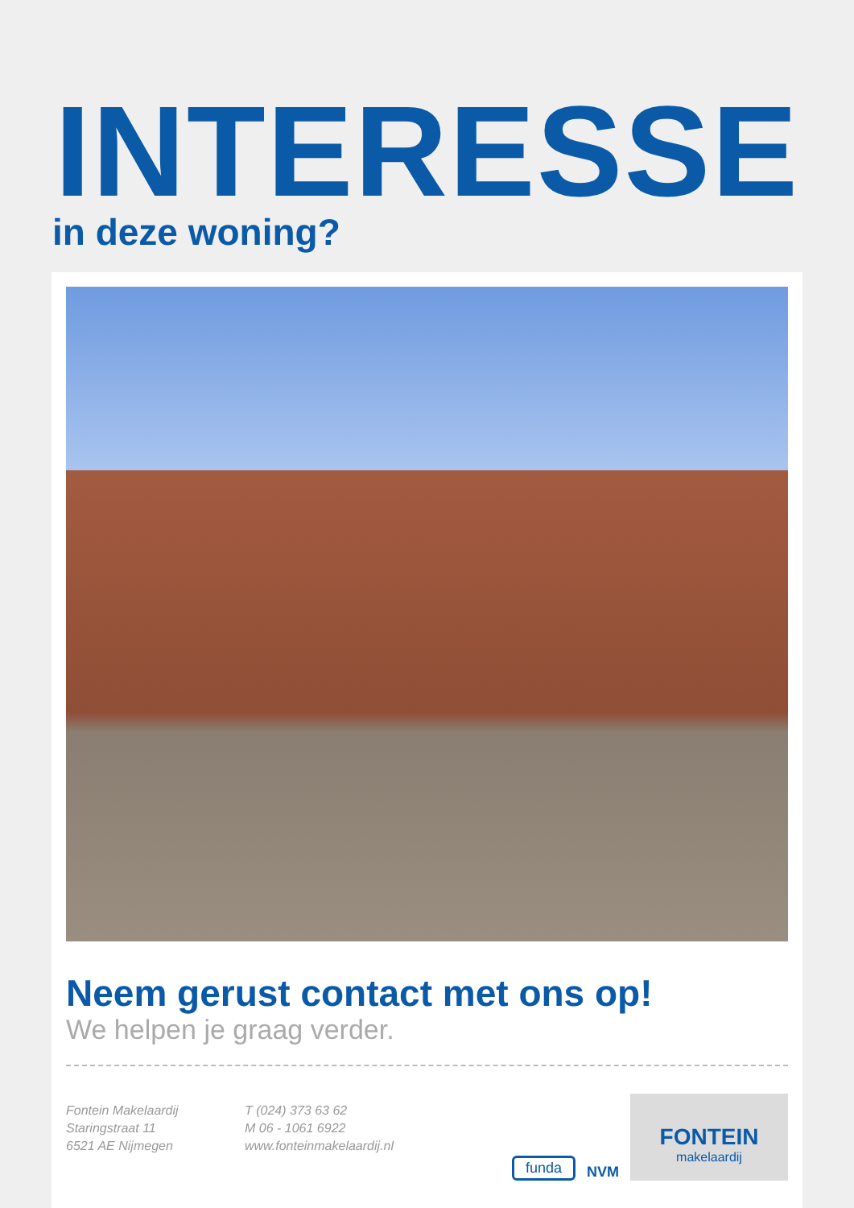INTERESSE
in deze woning?
Neem gerust contact met ons op!
We helpen je graag verder.
Fontein Makelaardij
Staringstraat 11
6521 AE Nijmegen
T (024) 373 63 62
M 06 - 1061 6922
www.fonteinmakelaardij.nl
funda NVM
FONTEIN
makelaardij